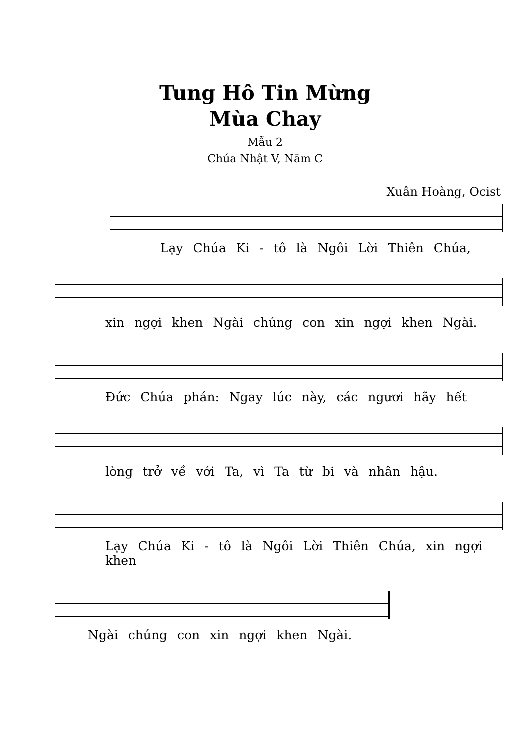Tung Hô Tin Mừng
Mùa Chay
Mẫu 2
Chúa Nhật V, Năm C
Xuân Hoàng, Ocist
Lạy Chúa Ki - tô là Ngôi Lời Thiên Chúa,
xin ngợi khen Ngài chúng con xin ngợi khen Ngài.
Đức Chúa phán: Ngay lúc này, các ngươi hãy hết
lòng trở về với Ta, vì Ta từ bi và nhân hậu.
Lạy Chúa Ki - tô là Ngôi Lời Thiên Chúa, xin ngợi khen
Ngài chúng con xin ngợi khen Ngài.